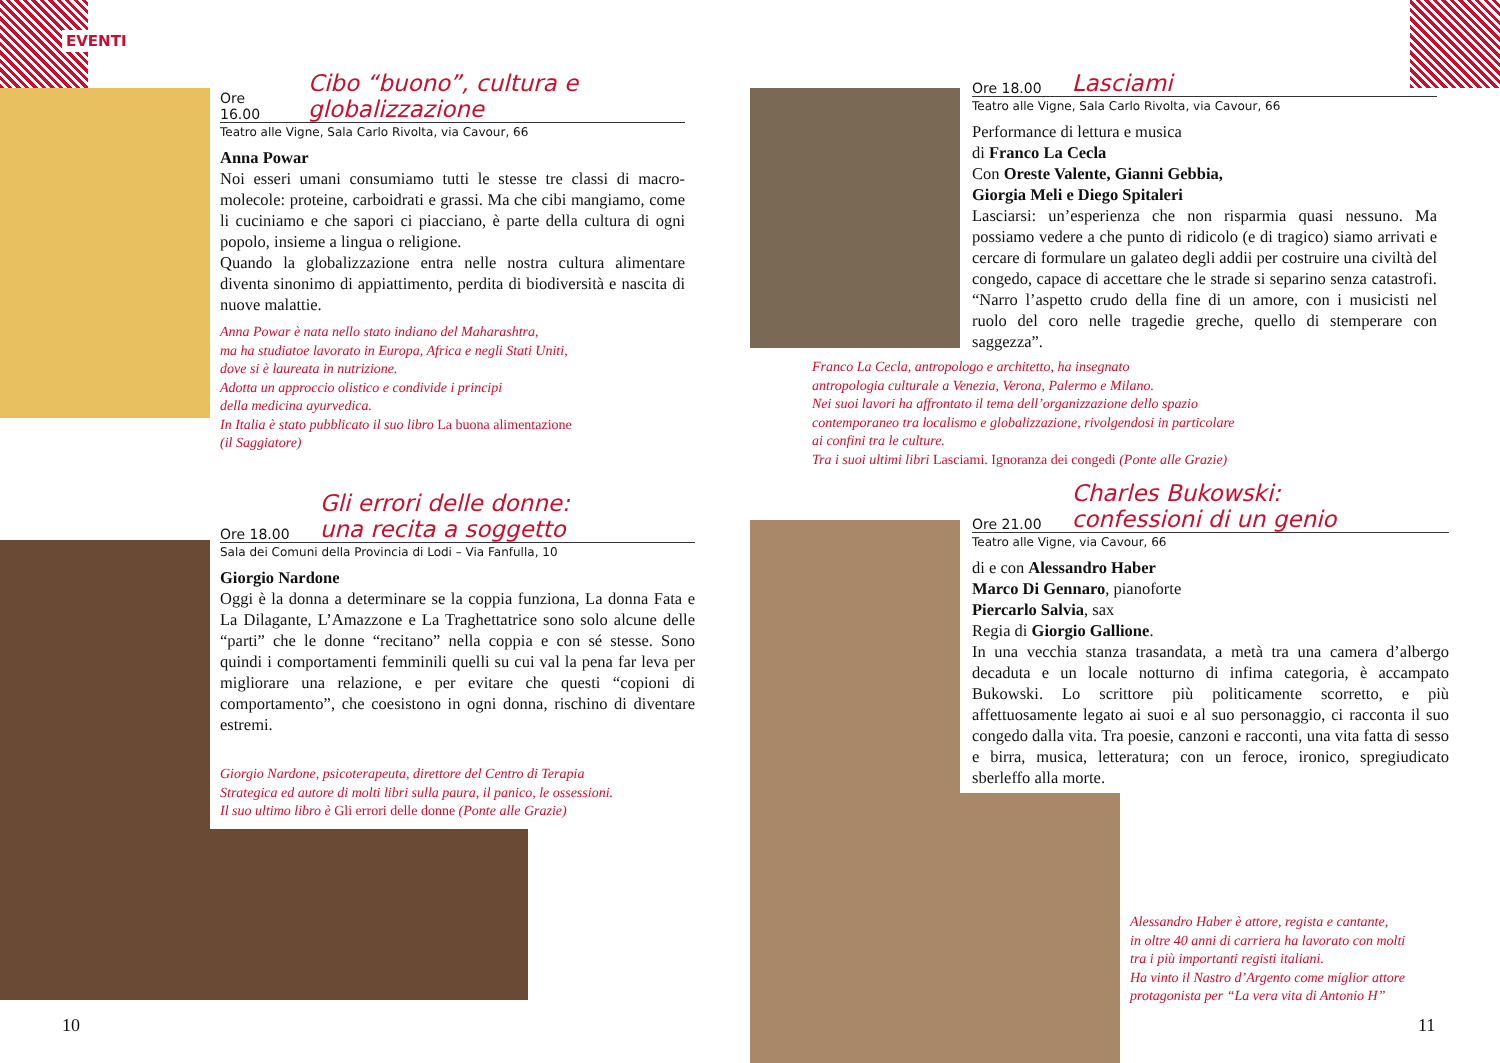EVENTI
Ore 16.00 Cibo “buono”, cultura e globalizzazione
Teatro alle Vigne, Sala Carlo Rivolta, via Cavour, 66
Anna Powar
Noi esseri umani consumiamo tutti le stesse tre classi di macro-molecole: proteine, carboidrati e grassi. Ma che cibi mangiamo, come li cuciniamo e che sapori ci piacciano, è parte della cultura di ogni popolo, insieme a lingua o religione.
Quando la globalizzazione entra nelle nostra cultura alimentare diventa sinonimo di appiattimento, perdita di biodiversità e nascita di nuove malattie.
Anna Powar è nata nello stato indiano del Maharashtra,
ma ha studiatoe lavorato in Europa, Africa e negli Stati Uniti,
dove si è laureata in nutrizione.
Adotta un approccio olistico e condivide i principi
della medicina ayurvedica.
In Italia è stato pubblicato il suo libro La buona alimentazione
(il Saggiatore)
Ore 18.00 Gli errori delle donne:
una recita a soggetto
Sala dei Comuni della Provincia di Lodi – Via Fanfulla, 10
Giorgio Nardone
Oggi è la donna a determinare se la coppia funziona, La donna Fata e La Dilagante, L’Amazzone e La Traghettatrice sono solo alcune delle “parti” che le donne “recitano” nella coppia e con sé stesse. Sono quindi i comportamenti femminili quelli su cui val la pena far leva per migliorare una relazione, e per evitare che questi “copioni di comportamento”, che coesistono in ogni donna, rischino di diventare estremi.
Giorgio Nardone, psicoterapeuta, direttore del Centro di Terapia
Strategica ed autore di molti libri sulla paura, il panico, le ossessioni.
Il suo ultimo libro è Gli errori delle donne (Ponte alle Grazie)
10
Ore 18.00 Lasciami
Teatro alle Vigne, Sala Carlo Rivolta, via Cavour, 66
Performance di lettura e musica
di Franco La Cecla
Con Oreste Valente, Gianni Gebbia,
Giorgia Meli e Diego Spitaleri
Lasciarsi: un’esperienza che non risparmia quasi nessuno. Ma possiamo vedere a che punto di ridicolo (e di tragico) siamo arrivati e cercare di formulare un galateo degli addii per costruire una civiltà del congedo, capace di accettare che le strade si separino senza catastrofi. “Narro l’aspetto crudo della fine di un amore, con i musicisti nel ruolo del coro nelle tragedie greche, quello di stemperare con saggezza”.
Franco La Cecla, antropologo e architetto, ha insegnato
antropologia culturale a Venezia, Verona, Palermo e Milano.
Nei suoi lavori ha affrontato il tema dell’organizzazione dello spazio
contemporaneo tra localismo e globalizzazione, rivolgendosi in particolare
ai confini tra le culture.
Tra i suoi ultimi libri Lasciami. Ignoranza dei congedi (Ponte alle Grazie)
Ore 21.00 Charles Bukowski:
confessioni di un genio
Teatro alle Vigne, via Cavour, 66
di e con Alessandro Haber
Marco Di Gennaro, pianoforte
Piercarlo Salvia, sax
Regia di Giorgio Gallione.
In una vecchia stanza trasandata, a metà tra una camera d’albergo decaduta e un locale notturno di infima categoria, è accampato Bukowski. Lo scrittore più politicamente scorretto, e più affettuosamente legato ai suoi e al suo personaggio, ci racconta il suo congedo dalla vita. Tra poesie, canzoni e racconti, una vita fatta di sesso e birra, musica, letteratura; con un feroce, ironico, spregiudicato sberleffo alla morte.
Alessandro Haber è attore, regista e cantante,
in oltre 40 anni di carriera ha lavorato con molti
tra i più importanti registi italiani.
Ha vinto il Nastro d’Argento come miglior attore
protagonista per “La vera vita di Antonio H”
11